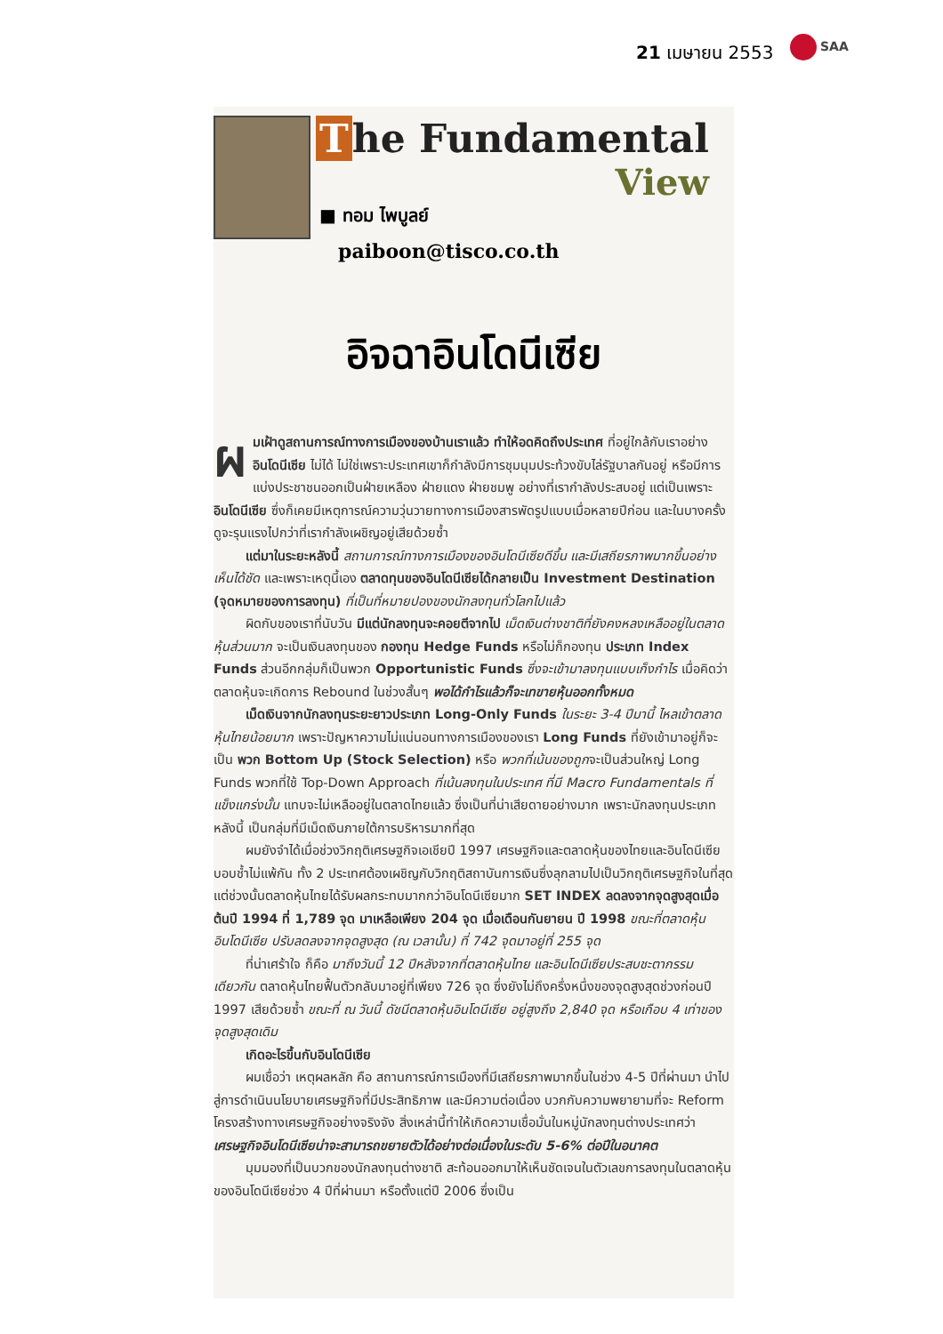21 เมษายน 2553 SAA
The Fundamental
View
■ ทอม ไพบูลย์
paiboon@tisco.co.th
อิจฉาอินโดนีเซีย
ผมเฝ้าดูสถานการณ์ทางการเมืองของบ้านเราแล้ว ทำให้อดคิดถึงประเทศ ที่อยู่ใกล้กับเราอย่าง อินโดนีเซีย ไม่ได้ ไม่ใช่เพราะประเทศเขาก็กำลังมีการชุมนุมประท้วงขับไล่รัฐบาลกันอยู่ หรือมีการแบ่งประชาชนออกเป็นฝ่ายเหลือง ฝ่ายแดง ฝ่ายชมพู อย่างที่เรากำลังประสบอยู่ แต่เป็นเพราะ อินโดนีเซีย ซึ่งก็เคยมีเหตุการณ์ความวุ่นวายทางการเมืองสารพัดรูปแบบเมื่อหลายปีก่อน และในบางครั้งดูจะรุนแรงไปกว่าที่เรากำลังเผชิญอยู่เสียด้วยซ้ำ
แต่มาในระยะหลังนี้ สถานการณ์ทางการเมืองของอินโดนีเซียดีขึ้น และมีเสถียรภาพมากขึ้นอย่างเห็นได้ชัด และเพราะเหตุนี้เอง ตลาดทุนของอินโดนีเซียได้กลายเป็น Investment Destination (จุดหมายของการลงทุน) ที่เป็นที่หมายปองของนักลงทุนทั่วโลกไปแล้ว
ผิดกับของเราที่นับวัน มีแต่นักลงทุนจะคอยตีจากไป เม็ดเงินต่างชาติที่ยังคงหลงเหลืออยู่ในตลาดหุ้นส่วนมาก จะเป็นเงินลงทุนของ กองทุน Hedge Funds หรือไม่ก็กองทุน ประเภท Index Funds ส่วนอีกกลุ่มก็เป็นพวก Opportunistic Funds ซึ่งจะเข้ามาลงทุนแบบเก็งกำไร เมื่อคิดว่าตลาดหุ้นจะเกิดการ Rebound ในช่วงสั้นๆ พอได้กำไรแล้วก็จะเทขายหุ้นออกทั้งหมด
เม็ดเงินจากนักลงทุนระยะยาวประเภท Long-Only Funds ในระยะ 3-4 ปีมานี้ ไหลเข้าตลาดหุ้นไทยน้อยมาก เพราะปัญหาความไม่แน่นอนทางการเมืองของเรา Long Funds ที่ยังเข้ามาอยู่ก็จะเป็น พวก Bottom Up (Stock Selection) หรือ พวกที่เน้นของถูกจะเป็นส่วนใหญ่ Long Funds พวกที่ใช้ Top-Down Approach ที่เน้นลงทุนในประเทศ ที่มี Macro Fundamentals ที่แข็งแกร่งนั้น แทบจะไม่เหลืออยู่ในตลาดไทยแล้ว ซึ่งเป็นที่น่าเสียดายอย่างมาก เพราะนักลงทุนประเภทหลังนี้ เป็นกลุ่มที่มีเม็ดเงินภายใต้การบริหารมากที่สุด
ผมยังจำได้เมื่อช่วงวิกฤติเศรษฐกิจเอเชียปี 1997 เศรษฐกิจและตลาดหุ้นของไทยและอินโดนีเซียบอบช้ำไม่แพ้กัน ทั้ง 2 ประเทศต้องเผชิญกับวิกฤติสถาบันการเงินซึ่งลุกลามไปเป็นวิกฤติเศรษฐกิจในที่สุด แต่ช่วงนั้นตลาดหุ้นไทยได้รับผลกระทบมากกว่าอินโดนีเซียมาก SET INDEX ลดลงจากจุดสูงสุดเมื่อต้นปี 1994 ที่ 1,789 จุด มาเหลือเพียง 204 จุด เมื่อเดือนกันยายน ปี 1998 ขณะที่ตลาดหุ้นอินโดนีเซีย ปรับลดลงจากจุดสูงสุด (ณ เวลานั้น) ที่ 742 จุดมาอยู่ที่ 255 จุด
ที่น่าเศร้าใจ ก็คือ มาถึงวันนี้ 12 ปีหลังจากที่ตลาดหุ้นไทย และอินโดนีเซียประสบชะตากรรมเดียวกัน ตลาดหุ้นไทยฟื้นตัวกลับมาอยู่ที่เพียง 726 จุด ซึ่งยังไม่ถึงครึ่งหนึ่งของจุดสูงสุดช่วงก่อนปี 1997 เสียด้วยซ้ำ ขณะที่ ณ วันนี้ ดัชนีตลาดหุ้นอินโดนีเซีย อยู่สูงถึง 2,840 จุด หรือเกือบ 4 เท่าของจุดสูงสุดเดิม
เกิดอะไรขึ้นกับอินโดนีเซีย
ผมเชื่อว่า เหตุผลหลัก คือ สถานการณ์การเมืองที่มีเสถียรภาพมากขึ้นในช่วง 4-5 ปีที่ผ่านมา นำไปสู่การดำเนินนโยบายเศรษฐกิจที่มีประสิทธิภาพ และมีความต่อเนื่อง บวกกับความพยายามที่จะ Reform โครงสร้างทางเศรษฐกิจอย่างจริงจัง สิ่งเหล่านี้ทำให้เกิดความเชื่อมั่นในหมู่นักลงทุนต่างประเทศว่า เศรษฐกิจอินโดนีเซียน่าจะสามารถขยายตัวได้อย่างต่อเนื่องในระดับ 5-6% ต่อปีในอนาคต
มุมมองที่เป็นบวกของนักลงทุนต่างชาติ สะท้อนออกมาให้เห็นชัดเจนในตัวเลขการลงทุนในตลาดหุ้นของอินโดนีเซียช่วง 4 ปีที่ผ่านมา หรือตั้งแต่ปี 2006 ซึ่งเป็น